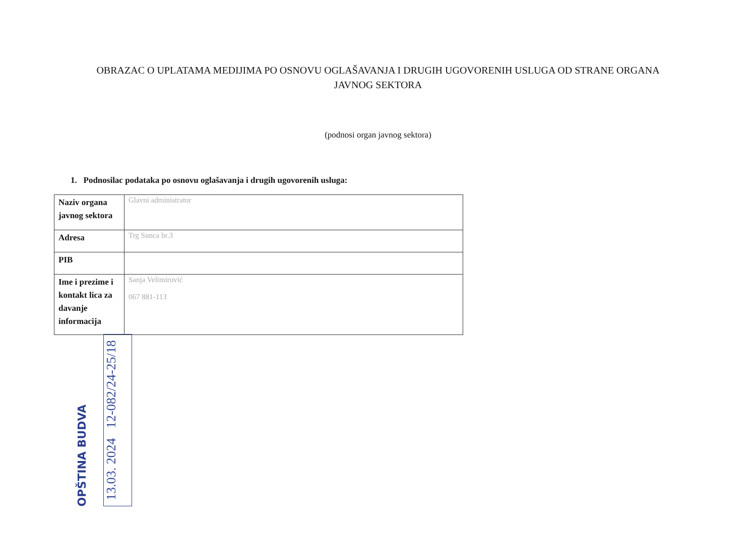OBRAZAC O UPLATAMA MEDIJIMA PO OSNOVU OGLAŠAVANJA I DRUGIH UGOVORENIH USLUGA OD STRANE ORGANA
JAVNOG SEKTORA
(podnosi organ javnog sektora)
1. Podnosilac podataka po osnovu oglašavanja i drugih ugovorenih usluga:
| Naziv organa javnog sektora | Glavni administrator |
| Adresa | Trg Sunca br.3 |
| PIB | |
| Ime i prezime i kontakt lica za davanje informacija | Sanja Velimirović 067 881-113 |
OPŠTINA BUDVA 13.03. 2024 12-082/24-25/18